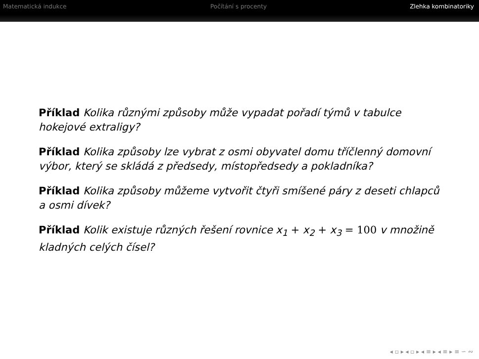Matematická indukce Počítání s procenty Zlehka kombinatoriky
Příklad Kolika různými způsoby může vypadat pořadí týmů v tabulce hokejové extraligy?
Příklad Kolika způsoby lze vybrat z osmi obyvatel domu tříčlenný domovní výbor, který se skládá z předsedy, místopředsedy a pokladníka?
Příklad Kolika způsoby můžeme vytvořit čtyři smíšené páry z deseti chlapců a osmi dívek?
Příklad Kolik existuje různých řešení rovnice x<sub>1</sub> + x<sub>2</sub> + x<sub>3</sub> = 100 v množině kladných celých čísel?
◂ ▫ ▸ ◂ ▫ ▸ ◂ ≡ ▸ ◂ ≡ ▸ ≡ ∽ ∾